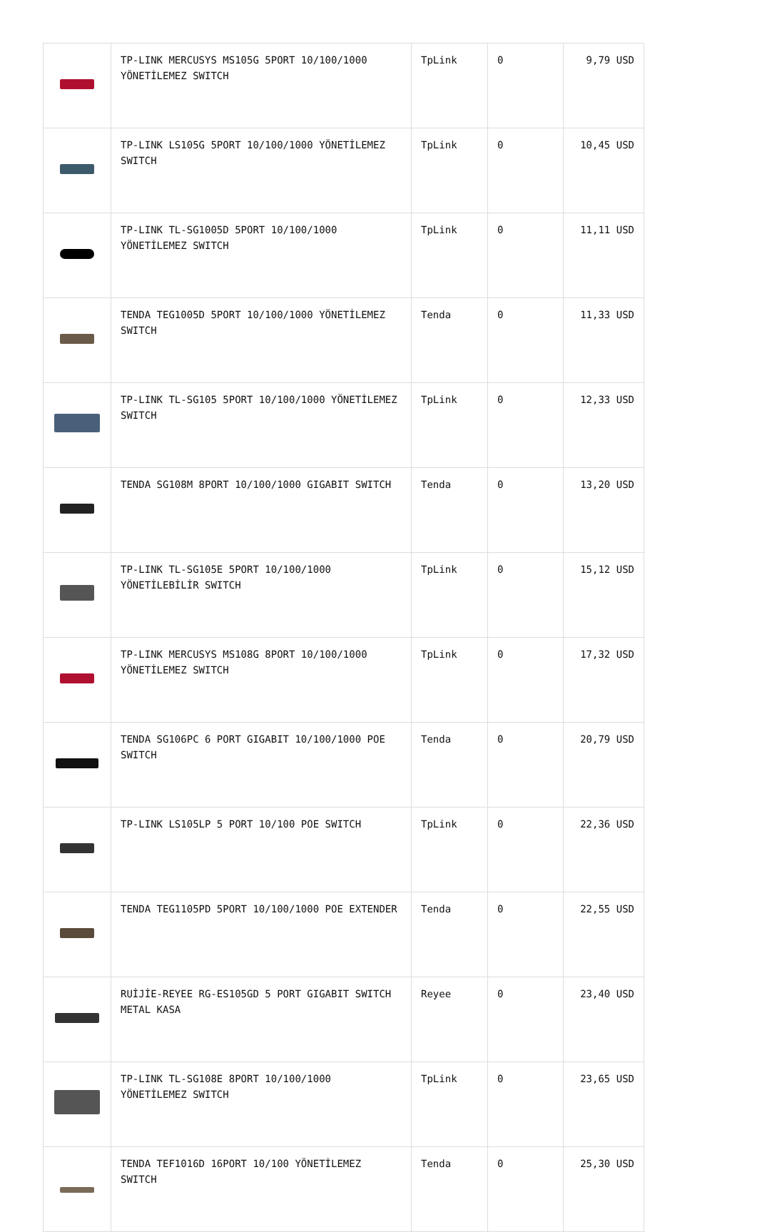| | TP-LINK MERCUSYS MS105G 5PORT 10/100/1000 YÖNETİLEMEZ SWITCH | TpLink | 0 | 9,79 USD |
| | TP-LINK LS105G 5PORT 10/100/1000 YÖNETİLEMEZ SWITCH | TpLink | 0 | 10,45 USD |
| | TP-LINK TL-SG1005D 5PORT 10/100/1000 YÖNETİLEMEZ SWITCH | TpLink | 0 | 11,11 USD |
| | TENDA TEG1005D 5PORT 10/100/1000 YÖNETİLEMEZ SWITCH | Tenda | 0 | 11,33 USD |
| | TP-LINK TL-SG105 5PORT 10/100/1000 YÖNETİLEMEZ SWITCH | TpLink | 0 | 12,33 USD |
| | TENDA SG108M 8PORT 10/100/1000 GIGABIT SWITCH | Tenda | 0 | 13,20 USD |
| | TP-LINK TL-SG105E 5PORT 10/100/1000 YÖNETİLEBİLİR SWITCH | TpLink | 0 | 15,12 USD |
| | TP-LINK MERCUSYS MS108G 8PORT 10/100/1000 YÖNETİLEMEZ SWITCH | TpLink | 0 | 17,32 USD |
| | TENDA SG106PC 6 PORT GIGABIT 10/100/1000 POE SWITCH | Tenda | 0 | 20,79 USD |
| | TP-LINK LS105LP 5 PORT 10/100 POE SWITCH | TpLink | 0 | 22,36 USD |
| | TENDA TEG1105PD 5PORT 10/100/1000 POE EXTENDER | Tenda | 0 | 22,55 USD |
| | RUİJİE-REYEE RG-ES105GD 5 PORT GIGABIT SWITCH METAL KASA | Reyee | 0 | 23,40 USD |
| | TP-LINK TL-SG108E 8PORT 10/100/1000 YÖNETİLEMEZ SWITCH | TpLink | 0 | 23,65 USD |
| | TENDA TEF1016D 16PORT 10/100 YÖNETİLEMEZ SWITCH | Tenda | 0 | 25,30 USD |